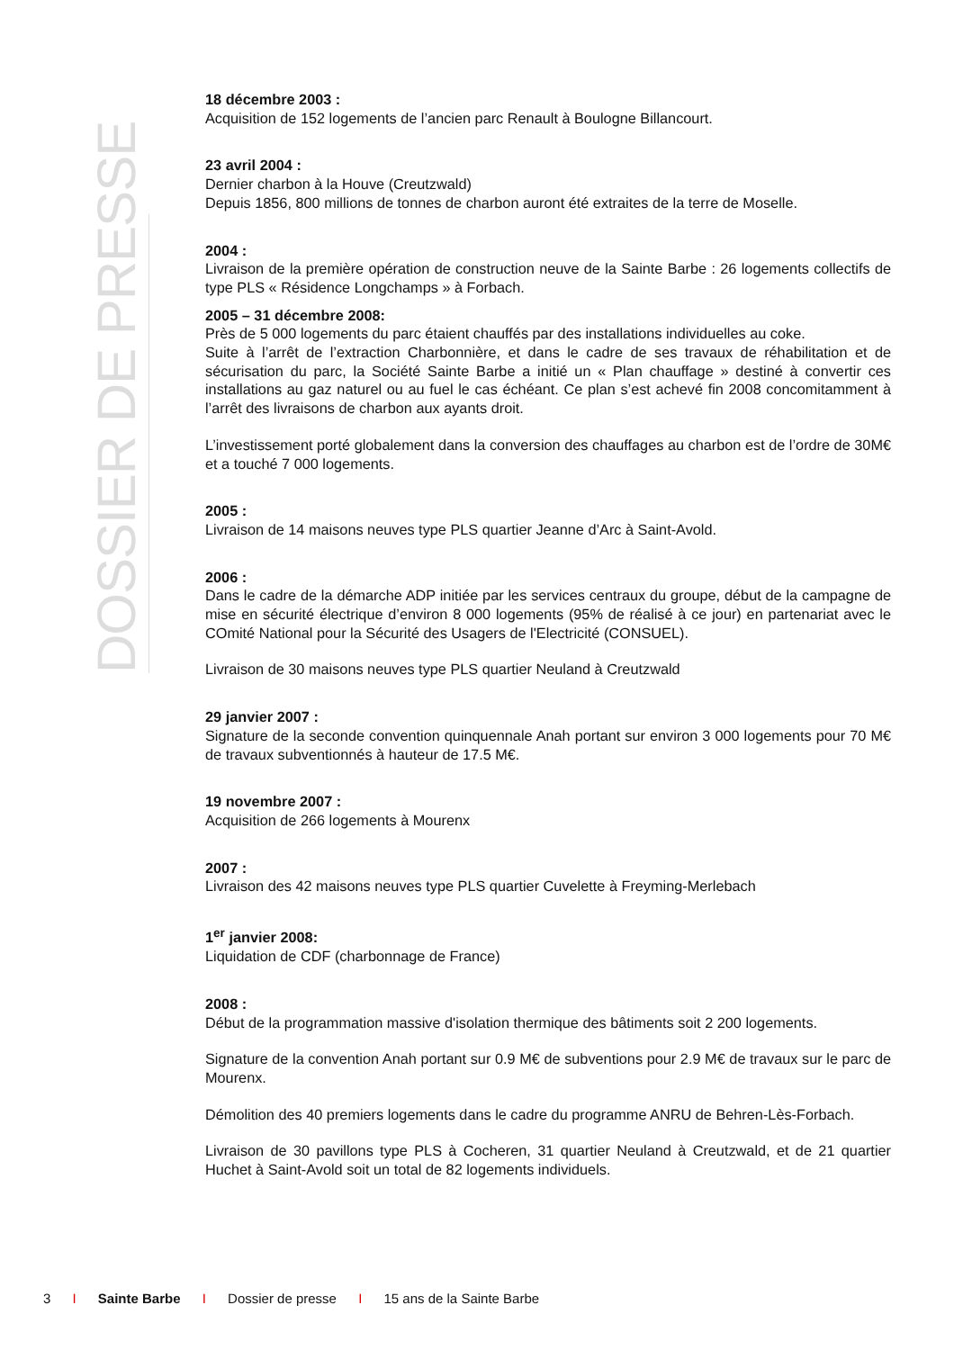DOSSIER DE PRESSE
18 décembre 2003 :
Acquisition de 152 logements de l’ancien parc Renault à Boulogne Billancourt.
23 avril 2004 :
Dernier charbon à la Houve (Creutzwald)
Depuis 1856, 800 millions de tonnes de charbon auront été extraites de la terre de Moselle.
2004 :
Livraison de la première opération de construction neuve de la Sainte Barbe : 26 logements collectifs de type PLS « Résidence Longchamps » à Forbach.
2005 – 31 décembre 2008:
Près de 5 000 logements du parc étaient chauffés par des installations individuelles au coke.
Suite à l’arrêt de l’extraction Charbonnière, et dans le cadre de ses travaux de réhabilitation et de sécurisation du parc, la Société Sainte Barbe a initié un « Plan chauffage » destiné à convertir ces installations au gaz naturel ou au fuel le cas échéant. Ce plan s’est achevé fin 2008 concomitamment à l’arrêt des livraisons de charbon aux ayants droit.
L’investissement porté globalement dans la conversion des chauffages au charbon est de l’ordre de 30M€ et a touché 7 000 logements.
2005 :
Livraison de 14 maisons neuves type PLS quartier Jeanne d’Arc à Saint-Avold.
2006 :
Dans le cadre de la démarche ADP initiée par les services centraux du groupe, début de la campagne de mise en sécurité électrique d’environ 8 000 logements (95% de réalisé à ce jour) en partenariat avec le COmité National pour la Sécurité des Usagers de l'Electricité (CONSUEL).
Livraison de 30 maisons neuves type PLS quartier Neuland à Creutzwald
29 janvier 2007 :
Signature de la seconde convention quinquennale Anah portant sur environ 3 000 logements pour 70 M€ de travaux subventionnés à hauteur de 17.5 M€.
19 novembre 2007 :
Acquisition de 266 logements à Mourenx
2007 :
Livraison des 42 maisons neuves type PLS quartier Cuvelette à Freyming-Merlebach
1<sup>er</sup> janvier 2008:
Liquidation de CDF (charbonnage de France)
2008 :
Début de la programmation massive d'isolation thermique des bâtiments soit 2 200 logements.
Signature de la convention Anah portant sur 0.9 M€ de subventions pour 2.9 M€ de travaux sur le parc de Mourenx.
Démolition des 40 premiers logements dans le cadre du programme ANRU de Behren-Lès-Forbach.
Livraison de 30 pavillons type PLS à Cocheren, 31 quartier Neuland à Creutzwald, et de 21 quartier Huchet à Saint-Avold soit un total de 82 logements individuels.
3 I Sainte Barbe I Dossier de presse I 15 ans de la Sainte Barbe